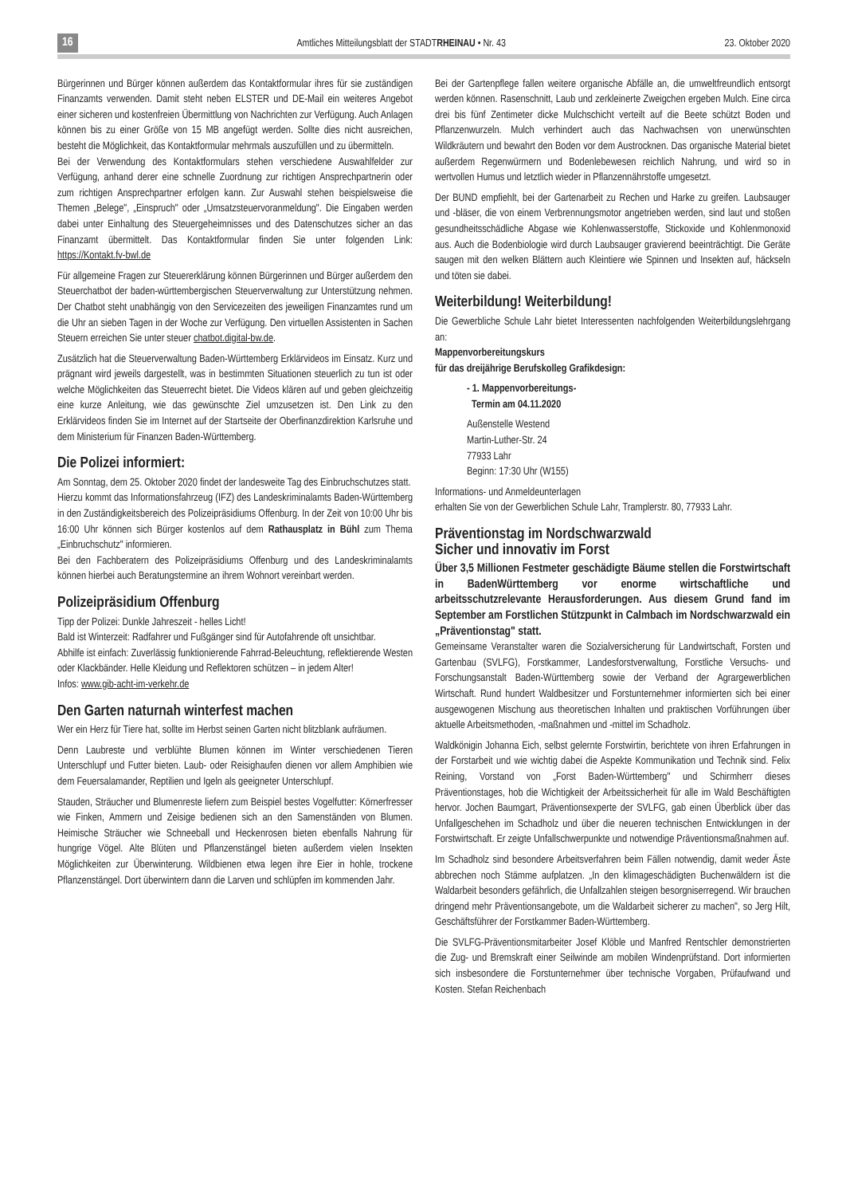16 Amtliches Mitteilungsblatt der STADTRHEINAU • Nr. 43 23. Oktober 2020
Bürgerinnen und Bürger können außerdem das Kontaktformular ihres für sie zuständigen Finanzamts verwenden. Damit steht neben ELSTER und DE-Mail ein weiteres Angebot einer sicheren und kostenfreien Übermittlung von Nachrichten zur Verfügung. Auch Anlagen können bis zu einer Größe von 15 MB angefügt werden. Sollte dies nicht ausreichen, besteht die Möglichkeit, das Kontaktformular mehrmals auszufüllen und zu übermitteln.
Bei der Verwendung des Kontaktformulars stehen verschiedene Auswahlfelder zur Verfügung, anhand derer eine schnelle Zuordnung zur richtigen Ansprechpartnerin oder zum richtigen Ansprechpartner erfolgen kann. Zur Auswahl stehen beispielsweise die Themen „Belege", „Einspruch" oder „Umsatzsteuervoranmeldung". Die Eingaben werden dabei unter Einhaltung des Steuergeheimnisses und des Datenschutzes sicher an das Finanzamt übermittelt. Das Kontaktformular finden Sie unter folgenden Link: https://Kontakt.fv-bwl.de
Für allgemeine Fragen zur Steuererklärung können Bürgerinnen und Bürger außerdem den Steuerchatbot der baden-württembergischen Steuerverwaltung zur Unterstützung nehmen. Der Chatbot steht unabhängig von den Servicezeiten des jeweiligen Finanzamtes rund um die Uhr an sieben Tagen in der Woche zur Verfügung. Den virtuellen Assistenten in Sachen Steuern erreichen Sie unter steuer chatbot.digital-bw.de.
Zusätzlich hat die Steuerverwaltung Baden-Württemberg Erklärvideos im Einsatz. Kurz und prägnant wird jeweils dargestellt, was in bestimmten Situationen steuerlich zu tun ist oder welche Möglichkeiten das Steuerrecht bietet. Die Videos klären auf und geben gleichzeitig eine kurze Anleitung, wie das gewünschte Ziel umzusetzen ist. Den Link zu den Erklärvideos finden Sie im Internet auf der Startseite der Oberfinanzdirektion Karlsruhe und dem Ministerium für Finanzen Baden-Württemberg.
Die Polizei informiert:
Am Sonntag, dem 25. Oktober 2020 findet der landesweite Tag des Einbruchschutzes statt.
Hierzu kommt das Informationsfahrzeug (IFZ) des Landeskriminalamts Baden-Württemberg in den Zuständigkeitsbereich des Polizeipräsidiums Offenburg. In der Zeit von 10:00 Uhr bis 16:00 Uhr können sich Bürger kostenlos auf dem Rathausplatz in Bühl zum Thema „Einbruchschutz" informieren.
Bei den Fachberatern des Polizeipräsidiums Offenburg und des Landeskriminalamts können hierbei auch Beratungstermine an ihrem Wohnort vereinbart werden.
Polizeipräsidium Offenburg
Tipp der Polizei: Dunkle Jahreszeit - helles Licht!
Bald ist Winterzeit: Radfahrer und Fußgänger sind für Autofahrende oft unsichtbar.
Abhilfe ist einfach: Zuverlässig funktionierende Fahrrad-Beleuchtung, reflektierende Westen oder Klackbänder. Helle Kleidung und Reflektoren schützen – in jedem Alter!
Infos: www.gib-acht-im-verkehr.de
Den Garten naturnah winterfest machen
Wer ein Herz für Tiere hat, sollte im Herbst seinen Garten nicht blitzblank aufräumen.
Denn Laubreste und verblühte Blumen können im Winter verschiedenen Tieren Unterschlupf und Futter bieten. Laub- oder Reisighaufen dienen vor allem Amphibien wie dem Feuersalamander, Reptilien und Igeln als geeigneter Unterschlupf.
Stauden, Sträucher und Blumenreste liefern zum Beispiel bestes Vogelfutter: Körnerfresser wie Finken, Ammern und Zeisige bedienen sich an den Samenständen von Blumen. Heimische Sträucher wie Schneeball und Heckenrosen bieten ebenfalls Nahrung für hungrige Vögel. Alte Blüten und Pflanzenstängel bieten außerdem vielen Insekten Möglichkeiten zur Überwinterung. Wildbienen etwa legen ihre Eier in hohle, trockene Pflanzenstängel. Dort überwintern dann die Larven und schlüpfen im kommenden Jahr.
Bei der Gartenpflege fallen weitere organische Abfälle an, die umweltfreundlich entsorgt werden können. Rasenschnitt, Laub und zerkleinerte Zweigchen ergeben Mulch. Eine circa drei bis fünf Zentimeter dicke Mulchschicht verteilt auf die Beete schützt Boden und Pflanzenwurzeln. Mulch verhindert auch das Nachwachsen von unerwünschten Wildkräutern und bewahrt den Boden vor dem Austrocknen. Das organische Material bietet außerdem Regenwürmern und Bodenlebewesen reichlich Nahrung, und wird so in wertvollen Humus und letztlich wieder in Pflanzennährstoffe umgesetzt.
Der BUND empfiehlt, bei der Gartenarbeit zu Rechen und Harke zu greifen. Laubsauger und -bläser, die von einem Verbrennungsmotor angetrieben werden, sind laut und stoßen gesundheitsschädliche Abgase wie Kohlenwasserstoffe, Stickoxide und Kohlenmonoxid aus. Auch die Bodenbiologie wird durch Laubsauger gravierend beeinträchtigt. Die Geräte saugen mit den welken Blättern auch Kleintiere wie Spinnen und Insekten auf, häckseln und töten sie dabei.
Weiterbildung! Weiterbildung!
Die Gewerbliche Schule Lahr bietet Interessenten nachfolgenden Weiterbildungslehrgang an:
Mappenvorbereitungskurs
für das dreijährige Berufskolleg Grafikdesign:
- 1. Mappenvorbereitungs-
Termin am 04.11.2020
Außenstelle Westend
Martin-Luther-Str. 24
77933 Lahr
Beginn: 17:30 Uhr (W155)
Informations- und Anmeldeunterlagen
erhalten Sie von der Gewerblichen Schule Lahr, Tramplerstr. 80, 77933 Lahr.
Präventionstag im Nordschwarzwald
Sicher und innovativ im Forst
Über 3,5 Millionen Festmeter geschädigte Bäume stellen die Forstwirtschaft in BadenWürttemberg vor enorme wirtschaftliche und arbeitsschutzrelevante Herausforderungen. Aus diesem Grund fand im September am Forstlichen Stützpunkt in Calmbach im Nordschwarzwald ein „Präventionstag" statt.
Gemeinsame Veranstalter waren die Sozialversicherung für Landwirtschaft, Forsten und Gartenbau (SVLFG), Forstkammer, Landesforstverwaltung, Forstliche Versuchs- und Forschungsanstalt Baden-Württemberg sowie der Verband der Agrargewerblichen Wirtschaft. Rund hundert Waldbesitzer und Forstunternehmer informierten sich bei einer ausgewogenen Mischung aus theoretischen Inhalten und praktischen Vorführungen über aktuelle Arbeitsmethoden, -maßnahmen und -mittel im Schadholz.
Waldkönigin Johanna Eich, selbst gelernte Forstwirtin, berichtete von ihren Erfahrungen in der Forstarbeit und wie wichtig dabei die Aspekte Kommunikation und Technik sind. Felix Reining, Vorstand von „Forst Baden-Württemberg" und Schirmherr dieses Präventionstages, hob die Wichtigkeit der Arbeitssicherheit für alle im Wald Beschäftigten hervor. Jochen Baumgart, Präventionsexperte der SVLFG, gab einen Überblick über das Unfallgeschehen im Schadholz und über die neueren technischen Entwicklungen in der Forstwirtschaft. Er zeigte Unfallschwerpunkte und notwendige Präventionsmaßnahmen auf.
Im Schadholz sind besondere Arbeitsverfahren beim Fällen notwendig, damit weder Äste abbrechen noch Stämme aufplatzen. „In den klimageschädigten Buchenwäldern ist die Waldarbeit besonders gefährlich, die Unfallzahlen steigen besorgniserregend. Wir brauchen dringend mehr Präventionsangebote, um die Waldarbeit sicherer zu machen", so Jerg Hilt, Geschäftsführer der Forstkammer Baden-Württemberg.
Die SVLFG-Präventionsmitarbeiter Josef Klöble und Manfred Rentschler demonstrierten die Zug- und Bremskraft einer Seilwinde am mobilen Windenprüfstand. Dort informierten sich insbesondere die Forstunternehmer über technische Vorgaben, Prüfaufwand und Kosten. Stefan Reichenbach